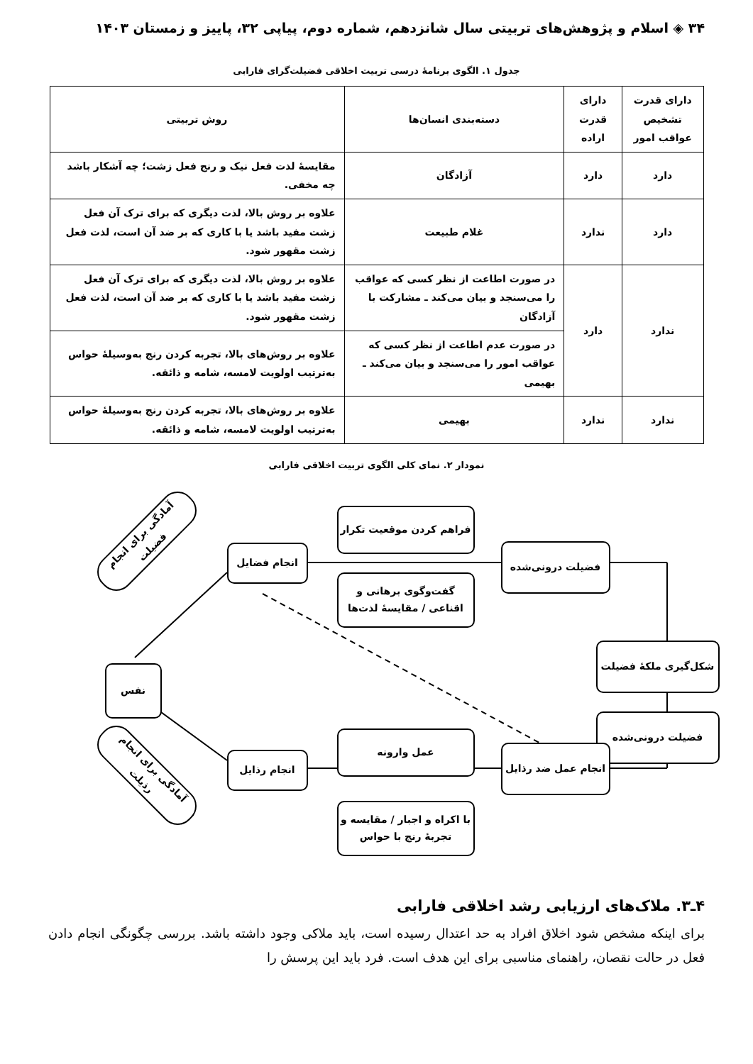۳۴ ◈ اسلام و پژوهش‌های تربیتی سال شانزدهم، شماره دوم، پیاپی ۳۲، پاییز و زمستان ۱۴۰۳
جدول ۱. الگوی برنامهٔ درسی تربیت اخلاقی فضیلت‌گرای فارابی
| دارای قدرت تشخیص عواقب امور | دارای قدرت اراده | دسته‌بندی انسان‌ها | روش تربیتی |
| --- | --- | --- | --- |
| دارد | دارد | آزادگان | مقایسهٔ لذت فعل نیک و رنج فعل زشت؛ چه آشکار باشد چه مخفی. |
| دارد | ندارد | غلام طبیعت | علاوه بر روش بالا، لذت دیگری که برای ترک آن فعل زشت مفید باشد یا با کاری که بر ضد آن است، لذت فعل زشت مقهور شود. |
| ندارد | دارد | در صورت اطاعت از نظر کسی که عواقب را می‌سنجد و بیان می‌کند ـ مشارکت با آزادگان | علاوه بر روش بالا، لذت دیگری که برای ترک آن فعل زشت مفید باشد یا با کاری که بر ضد آن است، لذت فعل زشت مقهور شود. |
| | | در صورت عدم اطاعت از نظر کسی که عواقب امور را می‌سنجد و بیان می‌کند ـ بهیمی | علاوه بر روش‌های بالا، تجربه کردن رنج به‌وسیلهٔ حواس به‌ترتیب اولویت لامسه، شامه و ذائقه. |
| ندارد | ندارد | بهیمی | علاوه بر روش‌های بالا، تجربه کردن رنج به‌وسیلهٔ حواس به‌ترتیب اولویت لامسه، شامه و ذائقه. |
نمودار ۲. نمای کلی الگوی تربیت اخلاقی فارابی
آمادگی برای انجام فضیلت
آمادگی برای انجام رذیلت
انجام فضایل
فراهم کردن موقعیت تکرار
گفت‌وگوی برهانی و اقناعی / مقایسهٔ لذت‌ها
فضیلت درونی‌شده
شکل‌گیری ملکهٔ فضیلت
فضیلت درونی‌شده
نفس
انجام رذایل
عمل وارونه
با اکراه و اجبار / مقایسه و تجربهٔ رنج با حواس
انجام عمل ضد رذایل
۴ـ۳. ملاک‌های ارزیابی رشد اخلاقی فارابی
برای اینکه مشخص شود اخلاق افراد به حد اعتدال رسیده است، باید ملاکی وجود داشته باشد. بررسی چگونگی انجام دادن فعل در حالت نقصان، راهنمای مناسبی برای این هدف است. فرد باید این پرسش را